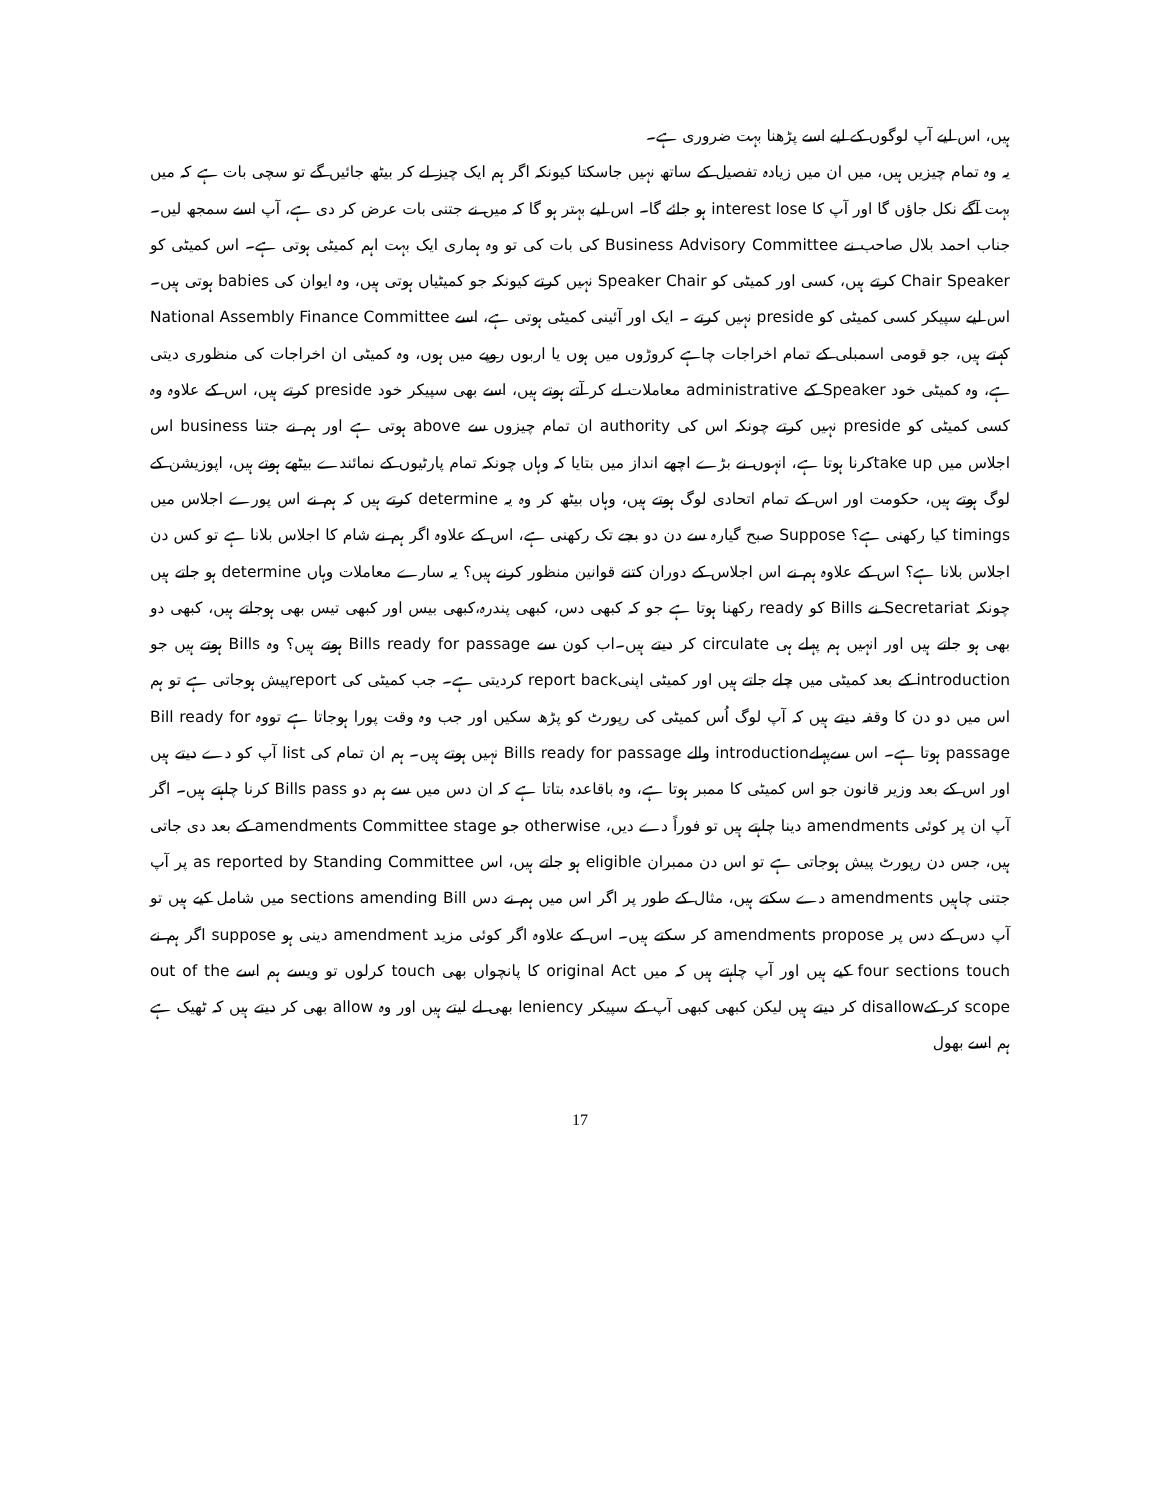ہیں، اس لیے آپ لوگوں کے لیے اسے پڑھنا بہت ضروری ہے۔
یہ وہ تمام چیزیں ہیں، میں ان میں زیادہ تفصیل کے ساتھ نہیں جاسکتا کیونکہ اگر ہم ایک چیز لے کر بیٹھ جائیں گے تو سچی بات ہے کہ میں بہت آگے نکل جاؤں گا اور آپ کا interest lose ہو جائے گا۔ اس لیے بہتر ہو گا کہ میں نے جتنی بات عرض کر دی ہے، آپ اسے سمجھ لیں۔ جناب احمد بلال صاحب نے Business Advisory Committee کی بات کی تو وہ ہماری ایک بہت اہم کمیٹی ہوتی ہے۔ اس کمیٹی کو Chair Speaker کرتے ہیں، کسی اور کمیٹی کو Speaker Chair نہیں کرتے کیونکہ جو کمیٹیاں ہوتی ہیں، وہ ایوان کی babies ہوتی ہیں۔ اس لیے سپیکر کسی کمیٹی کو preside نہیں کرتے ۔ ایک اور آئینی کمیٹی ہوتی ہے، اسے National Assembly Finance Committee کہتے ہیں، جو قومی اسمبلی کے تمام اخراجات چاہے کروڑوں میں ہوں یا اربوں روپے میں ہوں، وہ کمیٹی ان اخراجات کی منظوری دیتی ہے، وہ کمیٹی خود Speaker کے administrative معاملات لے کر آتے ہوتے ہیں، اسے بھی سپیکر خود preside کرتے ہیں، اس کے علاوہ وہ کسی کمیٹی کو preside نہیں کرتے چونکہ اس کی authority ان تمام چیزوں سے above ہوتی ہے اور ہم نے جتنا business اس اجلاس میں take upکرنا ہوتا ہے، انہوں نے بڑے اچھے انداز میں بتایا کہ وہاں چونکہ تمام پارٹیوں کے نمائندے بیٹھے ہوتے ہیں، اپوزیشن کے لوگ ہوتے ہیں، حکومت اور اس کے تمام اتحادی لوگ ہوتے ہیں، وہاں بیٹھ کر وہ یہ determine کرتے ہیں کہ ہم نے اس پورے اجلاس میں timings کیا رکھنی ہے؟ Suppose صبح گیارہ سے دن دو بجے تک رکھنی ہے، اس کے علاوہ اگر ہم نے شام کا اجلاس بلانا ہے تو کس دن اجلاس بلانا ہے؟ اس کے علاوہ ہم نے اس اجلاس کے دوران کتنے قوانین منظور کرنے ہیں؟ یہ سارے معاملات وہاں determine ہو جاتے ہیں چونکہ Secretariat نے Bills کو ready رکھنا ہوتا ہے جو کہ کبھی دس، کبھی پندرہ،کبھی بیس اور کبھی تیس بھی ہوجاتے ہیں، کبھی دو بھی ہو جاتے ہیں اور انہیں ہم پہلے ہی circulate کر دیتے ہیں۔اب کون سے Bills ready for passage ہوتے ہیں؟ وہ Bills ہوتے ہیں جو introduction کے بعد کمیٹی میں چلے جاتے ہیں اور کمیٹی اپنیreport back کردیتی ہے۔ جب کمیٹی کی reportپیش ہوجاتی ہے تو ہم اس میں دو دن کا وقفہ دیتے ہیں کہ آپ لوگ اُس کمیٹی کی رپورٹ کو پڑھ سکیں اور جب وہ وقت پورا ہوجاتا ہے تووہ Bill ready for passage ہوتا ہے۔ اس سےپہلےintroduction والے Bills ready for passage نہیں ہوتے ہیں۔ ہم ان تمام کی list آپ کو دے دیتے ہیں اور اس کے بعد وزیر قانون جو اس کمیٹی کا ممبر ہوتا ہے، وہ باقاعدہ بتاتا ہے کہ ان دس میں سے ہم دو Bills pass کرنا چاہتے ہیں۔ اگر آپ ان پر کوئی amendments دینا چاہتے ہیں تو فوراً دے دیں، otherwise جو amendments Committee stage کے بعد دی جاتی ہیں، جس دن رپورٹ پیش ہوجاتی ہے تو اس دن ممبران eligible ہو جاتے ہیں، اس as reported by Standing Committee پر آپ جتنی چاہیں amendments دے سکتے ہیں، مثال کے طور پر اگر اس میں ہم نے دس sections amending Bill میں شامل کیے ہیں تو آپ دس کے دس پر amendments propose کر سکتے ہیں۔ اس کے علاوہ اگر کوئی مزید amendment دینی ہو suppose اگر ہم نے four sections touch کیے ہیں اور آپ چاہتے ہیں کہ میں original Act کا پانچواں بھی touch کرلوں تو ویسے ہم اسے out of the scope کر کےdisallow کر دیتے ہیں لیکن کبھی کبھی آپ کے سپیکر leniency بھی لے لیتے ہیں اور وہ allow بھی کر دیتے ہیں کہ ٹھیک ہے ہم اسے بھول
17